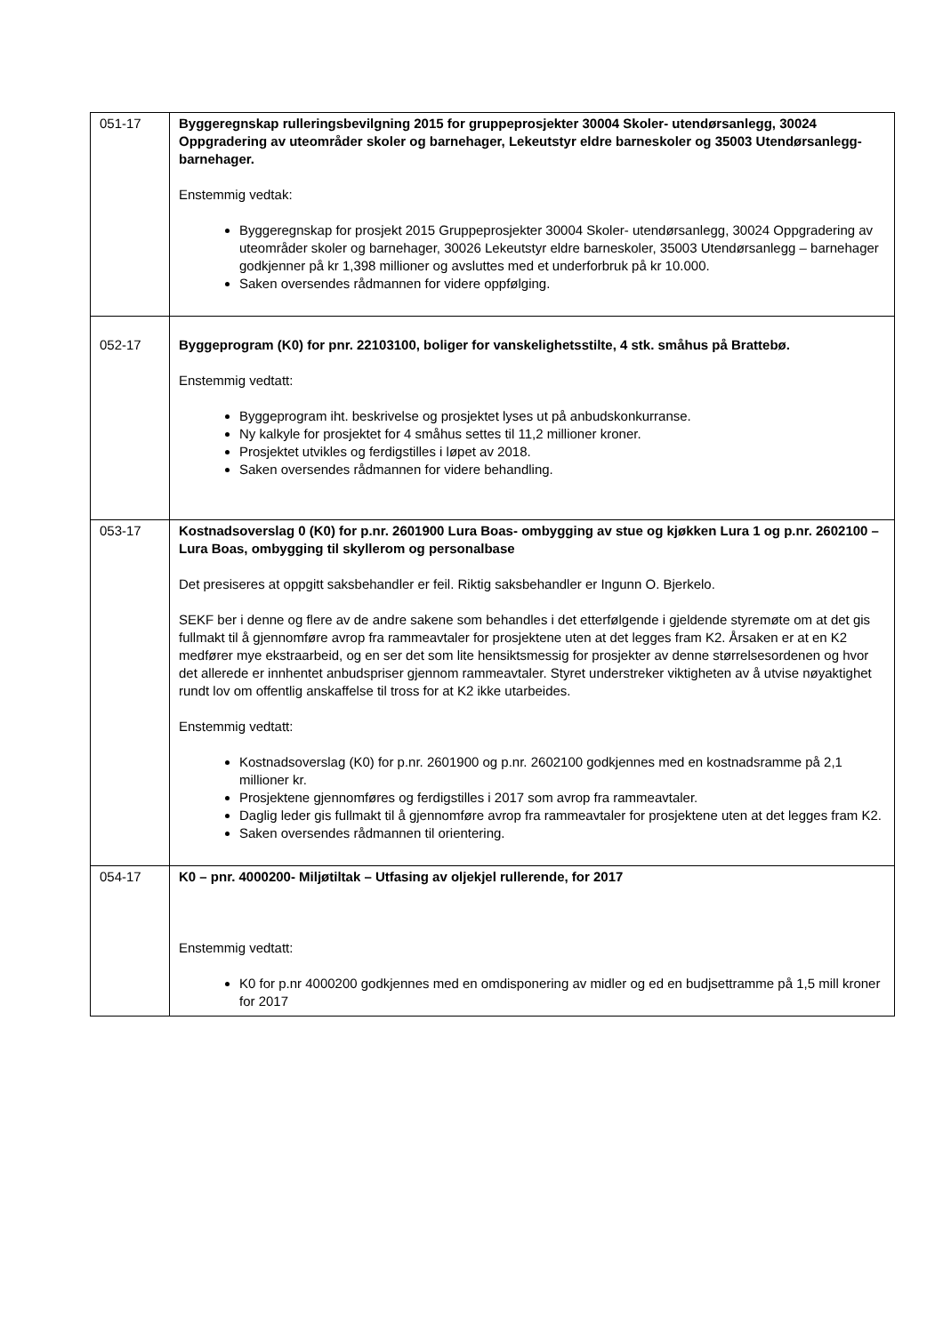| 051-17 | Byggeregnskap rulleringsbevilgning 2015 for gruppeprosjekter 30004 Skoler- utendørsanlegg, 30024 Oppgradering av uteområder skoler og barnehager, Lekeutstyr eldre barneskoler og 35003 Utendørsanlegg- barnehager. Enstemmig vedtak: Byggeregnskap for prosjekt 2015 Gruppeprosjekter 30004 Skoler- utendørsanlegg, 30024 Oppgradering av uteområder skoler og barnehager, 30026 Lekeutstyr eldre barneskoler, 35003 Utendørsanlegg – barnehager godkjenner på kr 1,398 millioner og avsluttes med et underforbruk på kr 10.000. Saken oversendes rådmannen for videre oppfølging. |
| 052-17 | Byggeprogram (K0) for pnr. 22103100, boliger for vanskelighetsstilte, 4 stk. småhus på Brattebø. Enstemmig vedtatt: Byggeprogram iht. beskrivelse og prosjektet lyses ut på anbudskonkurranse. Ny kalkyle for prosjektet for 4 småhus settes til 11,2 millioner kroner. Prosjektet utvikles og ferdigstilles i løpet av 2018. Saken oversendes rådmannen for videre behandling. |
| 053-17 | Kostnadsoverslag 0 (K0) for p.nr. 2601900 Lura Boas- ombygging av stue og kjøkken Lura 1 og p.nr. 2602100 – Lura Boas, ombygging til skyllerom og personalbase Det presiseres at oppgitt saksbehandler er feil. Riktig saksbehandler er Ingunn O. Bjerkelo. SEKF ber i denne og flere av de andre sakene som behandles i det etterfølgende i gjeldende styremøte om at det gis fullmakt til å gjennomføre avrop fra rammeavtaler for prosjektene uten at det legges fram K2. Årsaken er at en K2 medfører mye ekstraarbeid, og en ser det som lite hensiktsmessig for prosjekter av denne størrelsesordenen og hvor det allerede er innhentet anbudspriser gjennom rammeavtaler. Styret understreker viktigheten av å utvise nøyaktighet rundt lov om offentlig anskaffelse til tross for at K2 ikke utarbeides. Enstemmig vedtatt: Kostnadsoverslag (K0) for p.nr. 2601900 og p.nr. 2602100 godkjennes med en kostnadsramme på 2,1 millioner kr. Prosjektene gjennomføres og ferdigstilles i 2017 som avrop fra rammeavtaler. Daglig leder gis fullmakt til å gjennomføre avrop fra rammeavtaler for prosjektene uten at det legges fram K2. Saken oversendes rådmannen til orientering. |
| 054-17 | K0 – pnr. 4000200- Miljøtiltak – Utfasing av oljekjel rullerende, for 2017 Enstemmig vedtatt: K0 for p.nr 4000200 godkjennes med en omdisponering av midler og ed en budjsettramme på 1,5 mill kroner for 2017 |